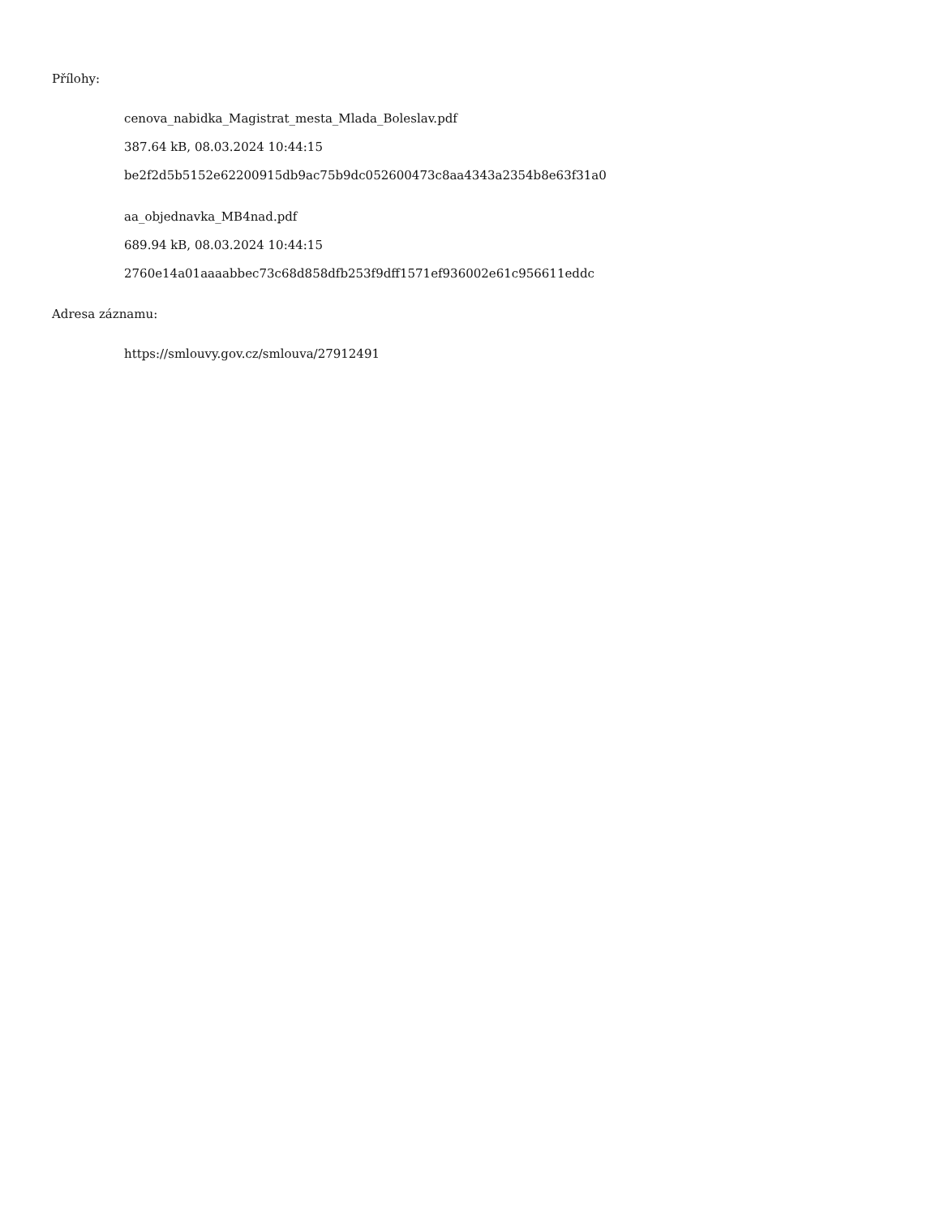Přílohy:
cenova_nabidka_Magistrat_mesta_Mlada_Boleslav.pdf
387.64 kB, 08.03.2024 10:44:15
be2f2d5b5152e62200915db9ac75b9dc052600473c8aa4343a2354b8e63f31a0
aa_objednavka_MB4nad.pdf
689.94 kB, 08.03.2024 10:44:15
2760e14a01aaaabbec73c68d858dfb253f9dff1571ef936002e61c956611eddc
Adresa záznamu:
https://smlouvy.gov.cz/smlouva/27912491